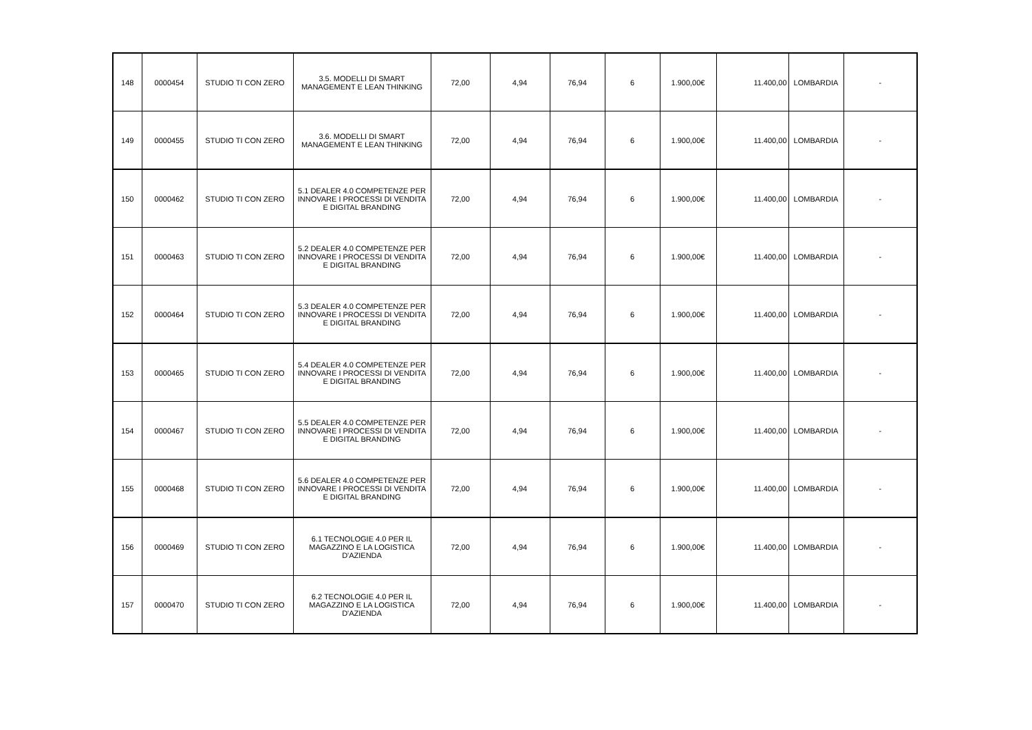| 148 | 0000454 | STUDIO TI CON ZERO | 3.5. MODELLI DI SMART MANAGEMENT E LEAN THINKING | 72,00 | 4,94 | 76,94 | 6 | 1.900,00€ | 11.400,00 | LOMBARDIA | - |
| 149 | 0000455 | STUDIO TI CON ZERO | 3.6. MODELLI DI SMART MANAGEMENT E LEAN THINKING | 72,00 | 4,94 | 76,94 | 6 | 1.900,00€ | 11.400,00 | LOMBARDIA | - |
| 150 | 0000462 | STUDIO TI CON ZERO | 5.1 DEALER 4.0 COMPETENZE PER INNOVARE I PROCESSI DI VENDITA E DIGITAL BRANDING | 72,00 | 4,94 | 76,94 | 6 | 1.900,00€ | 11.400,00 | LOMBARDIA | - |
| 151 | 0000463 | STUDIO TI CON ZERO | 5.2 DEALER 4.0 COMPETENZE PER INNOVARE I PROCESSI DI VENDITA E DIGITAL BRANDING | 72,00 | 4,94 | 76,94 | 6 | 1.900,00€ | 11.400,00 | LOMBARDIA | - |
| 152 | 0000464 | STUDIO TI CON ZERO | 5.3 DEALER 4.0 COMPETENZE PER INNOVARE I PROCESSI DI VENDITA E DIGITAL BRANDING | 72,00 | 4,94 | 76,94 | 6 | 1.900,00€ | 11.400,00 | LOMBARDIA | - |
| 153 | 0000465 | STUDIO TI CON ZERO | 5.4 DEALER 4.0 COMPETENZE PER INNOVARE I PROCESSI DI VENDITA E DIGITAL BRANDING | 72,00 | 4,94 | 76,94 | 6 | 1.900,00€ | 11.400,00 | LOMBARDIA | - |
| 154 | 0000467 | STUDIO TI CON ZERO | 5.5 DEALER 4.0 COMPETENZE PER INNOVARE I PROCESSI DI VENDITA E DIGITAL BRANDING | 72,00 | 4,94 | 76,94 | 6 | 1.900,00€ | 11.400,00 | LOMBARDIA | - |
| 155 | 0000468 | STUDIO TI CON ZERO | 5.6 DEALER 4.0 COMPETENZE PER INNOVARE I PROCESSI DI VENDITA E DIGITAL BRANDING | 72,00 | 4,94 | 76,94 | 6 | 1.900,00€ | 11.400,00 | LOMBARDIA | - |
| 156 | 0000469 | STUDIO TI CON ZERO | 6.1 TECNOLOGIE 4.0 PER IL MAGAZZINO E LA LOGISTICA D'AZIENDA | 72,00 | 4,94 | 76,94 | 6 | 1.900,00€ | 11.400,00 | LOMBARDIA | - |
| 157 | 0000470 | STUDIO TI CON ZERO | 6.2 TECNOLOGIE 4.0 PER IL MAGAZZINO E LA LOGISTICA D'AZIENDA | 72,00 | 4,94 | 76,94 | 6 | 1.900,00€ | 11.400,00 | LOMBARDIA | - |